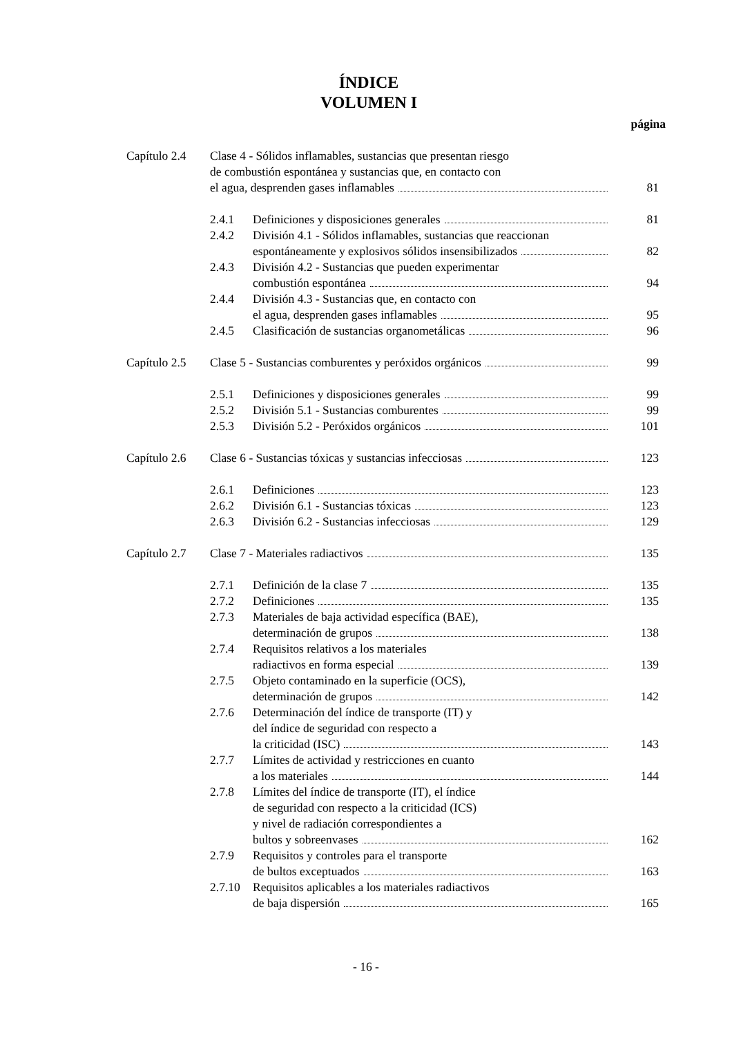ÍNDICE
VOLUMEN I
página
Capítulo 2.4
Clase 4 - Sólidos inflamables, sustancias que presentan riesgo
de combustión espontánea y sustancias que, en contacto con
el agua, desprenden gases inflamables
81
2.4.1 Definiciones y disposiciones generales 81
2.4.2 División 4.1 - Sólidos inflamables, sustancias que reaccionan
espontáneamente y explosivos sólidos insensibilizados
82
2.4.3 División 4.2 - Sustancias que pueden experimentar
combustión espontánea
94
2.4.4 División 4.3 - Sustancias que, en contacto con
el agua, desprenden gases inflamables
95
2.4.5 Clasificación de sustancias organometálicas 96
Capítulo 2.5
Clase 5 - Sustancias comburentes y peróxidos orgánicos 99
2.5.1 Definiciones y disposiciones generales 99
2.5.2 División 5.1 - Sustancias comburentes 99
2.5.3 División 5.2 - Peróxidos orgánicos 101
Capítulo 2.6
Clase 6 - Sustancias tóxicas y sustancias infecciosas 123
2.6.1 Definiciones 123
2.6.2 División 6.1 - Sustancias tóxicas 123
2.6.3 División 6.2 - Sustancias infecciosas 129
Capítulo 2.7
Clase 7 - Materiales radiactivos 135
2.7.1 Definición de la clase 7 135
2.7.2 Definiciones 135
2.7.3 Materiales de baja actividad específica (BAE),
determinación de grupos
138
2.7.4 Requisitos relativos a los materiales
radiactivos en forma especial
139
2.7.5 Objeto contaminado en la superficie (OCS),
determinación de grupos
142
2.7.6 Determinación del índice de transporte (IT) y
del índice de seguridad con respecto a
la criticidad (ISC)
143
2.7.7 Límites de actividad y restricciones en cuanto
a los materiales
144
2.7.8 Límites del índice de transporte (IT), el índice
de seguridad con respecto a la criticidad (ICS)
y nivel de radiación correspondientes a
bultos y sobreenvases
162
2.7.9 Requisitos y controles para el transporte
de bultos exceptuados
163
2.7.10
Requisitos aplicables a los materiales radiactivos
de baja dispersión
165
- 16 -